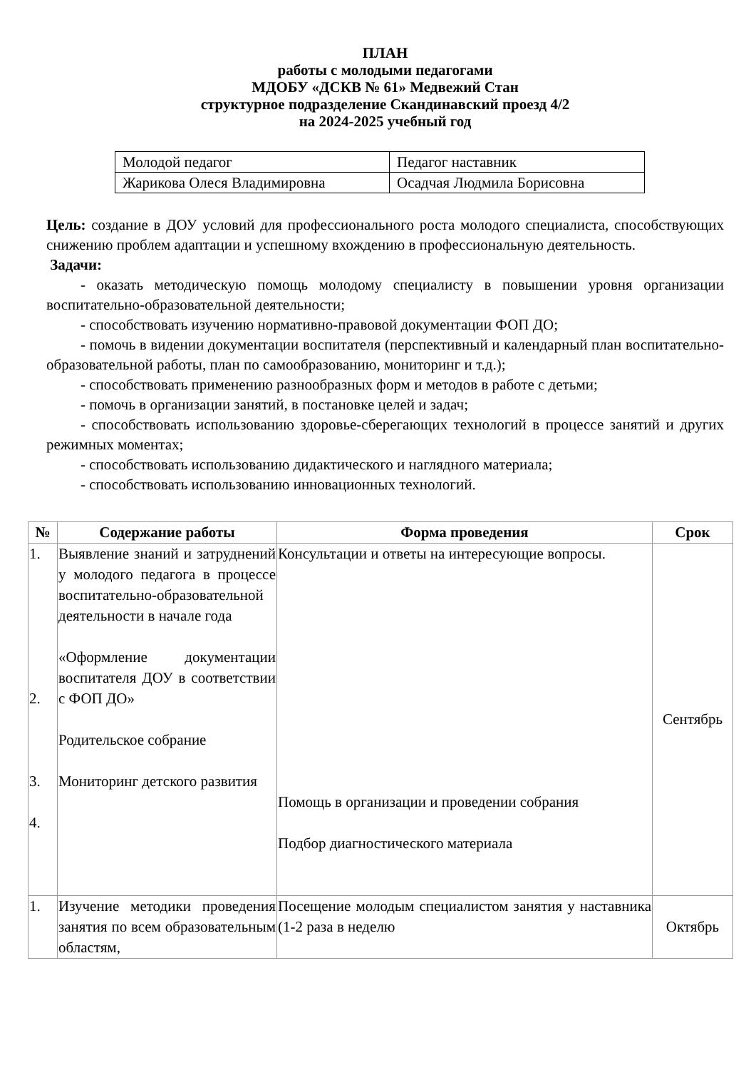ПЛАН
работы с молодыми педагогами
МДОБУ «ДСКВ № 61» Медвежий Стан
структурное подразделение Скандинавский проезд 4/2
на 2024-2025 учебный год
| Молодой педагог | Педагог наставник |
| Жарикова Олеся Владимировна | Осадчая Людмила Борисовна |
Цель: создание в ДОУ условий для профессионального роста молодого специалиста, способствующих снижению проблем адаптации и успешному вхождению в профессиональную деятельность.
Задачи:
- оказать методическую помощь молодому специалисту в повышении уровня организации воспитательно-образовательной деятельности;
- способствовать изучению нормативно-правовой документации ФОП ДО;
- помочь в видении документации воспитателя (перспективный и календарный план воспитательно-образовательной работы, план по самообразованию, мониторинг и т.д.);
- способствовать применению разнообразных форм и методов в работе с детьми;
- помочь в организации занятий, в постановке целей и задач;
- способствовать использованию здоровье-сберегающих технологий в процессе занятий и других режимных моментах;
- способствовать использованию дидактического и наглядного материала;
- способствовать использованию инновационных технологий.
| № | Содержание работы | Форма проведения | Срок |
| --- | --- | --- | --- |
| 1. 2. 3. 4. | Выявление знаний и затруднений у молодого педагога в процессе воспитательно-образовательной деятельности в начале года «Оформление документации воспитателя ДОУ в соответствии с ФОП ДО» Родительское собрание Мониторинг детского развития | Консультации и ответы на интересующие вопросы. Помощь в организации и проведении собрания Подбор диагностического материала | Сентябрь |
| 1. | Изучение методики проведения занятия по всем образовательным областям, | Посещение молодым специалистом занятия у наставника (1-2 раза в неделю | Октябрь |